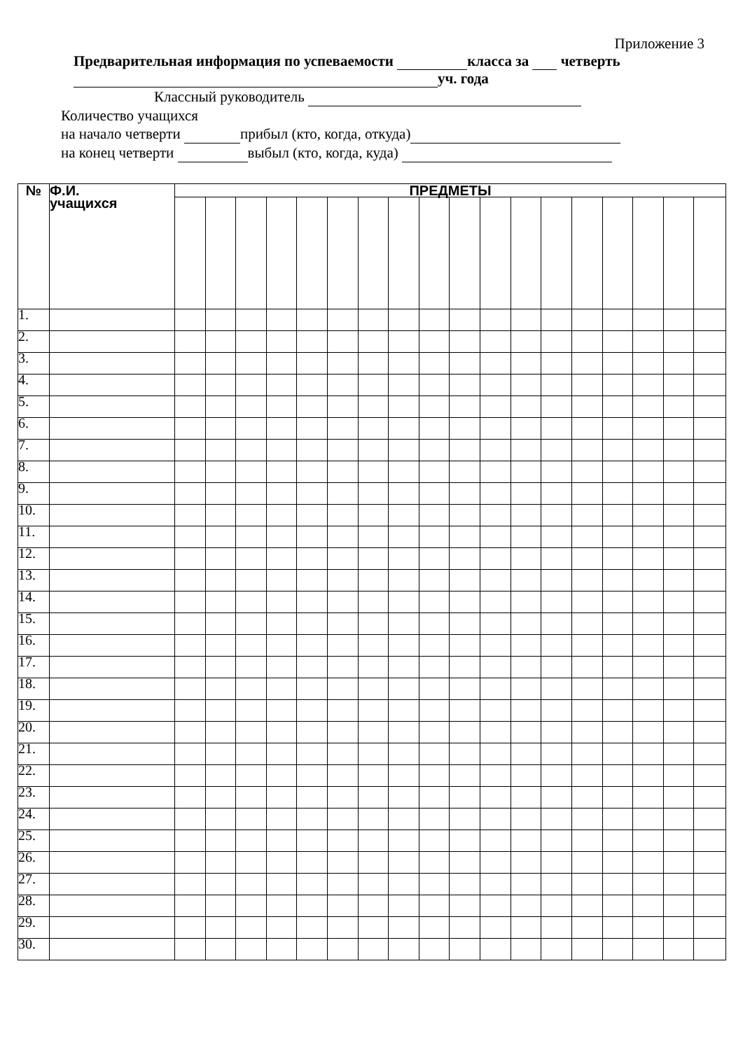Приложение 3
Предварительная информация по успеваемости класса за четверть
уч. года
Классный руководитель
Количество учащихся
на начало четверти прибыл (кто, когда, откуда)
на конец четверти выбыл (кто, когда, куда)
| № | Ф.И. учащихся | ПРЕДМЕТЫ | | | | | | | | | | | | | | | | | |
| --- | --- | --- | --- | --- | --- | --- | --- | --- | --- | --- | --- | --- | --- | --- | --- | --- | --- | --- | --- |
| 1. | | | | | | | | | | | | | | | | | | | |
| 2. | | | | | | | | | | | | | | | | | | | |
| 3. | | | | | | | | | | | | | | | | | | | |
| 4. | | | | | | | | | | | | | | | | | | | |
| 5. | | | | | | | | | | | | | | | | | | | |
| 6. | | | | | | | | | | | | | | | | | | | |
| 7. | | | | | | | | | | | | | | | | | | | |
| 8. | | | | | | | | | | | | | | | | | | | |
| 9. | | | | | | | | | | | | | | | | | | | |
| 10. | | | | | | | | | | | | | | | | | | | |
| 11. | | | | | | | | | | | | | | | | | | | |
| 12. | | | | | | | | | | | | | | | | | | | |
| 13. | | | | | | | | | | | | | | | | | | | |
| 14. | | | | | | | | | | | | | | | | | | | |
| 15. | | | | | | | | | | | | | | | | | | | |
| 16. | | | | | | | | | | | | | | | | | | | |
| 17. | | | | | | | | | | | | | | | | | | | |
| 18. | | | | | | | | | | | | | | | | | | | |
| 19. | | | | | | | | | | | | | | | | | | | |
| 20. | | | | | | | | | | | | | | | | | | | |
| 21. | | | | | | | | | | | | | | | | | | | |
| 22. | | | | | | | | | | | | | | | | | | | |
| 23. | | | | | | | | | | | | | | | | | | | |
| 24. | | | | | | | | | | | | | | | | | | | |
| 25. | | | | | | | | | | | | | | | | | | | |
| 26. | | | | | | | | | | | | | | | | | | | |
| 27. | | | | | | | | | | | | | | | | | | | |
| 28. | | | | | | | | | | | | | | | | | | | |
| 29. | | | | | | | | | | | | | | | | | | | |
| 30. | | | | | | | | | | | | | | | | | | | |